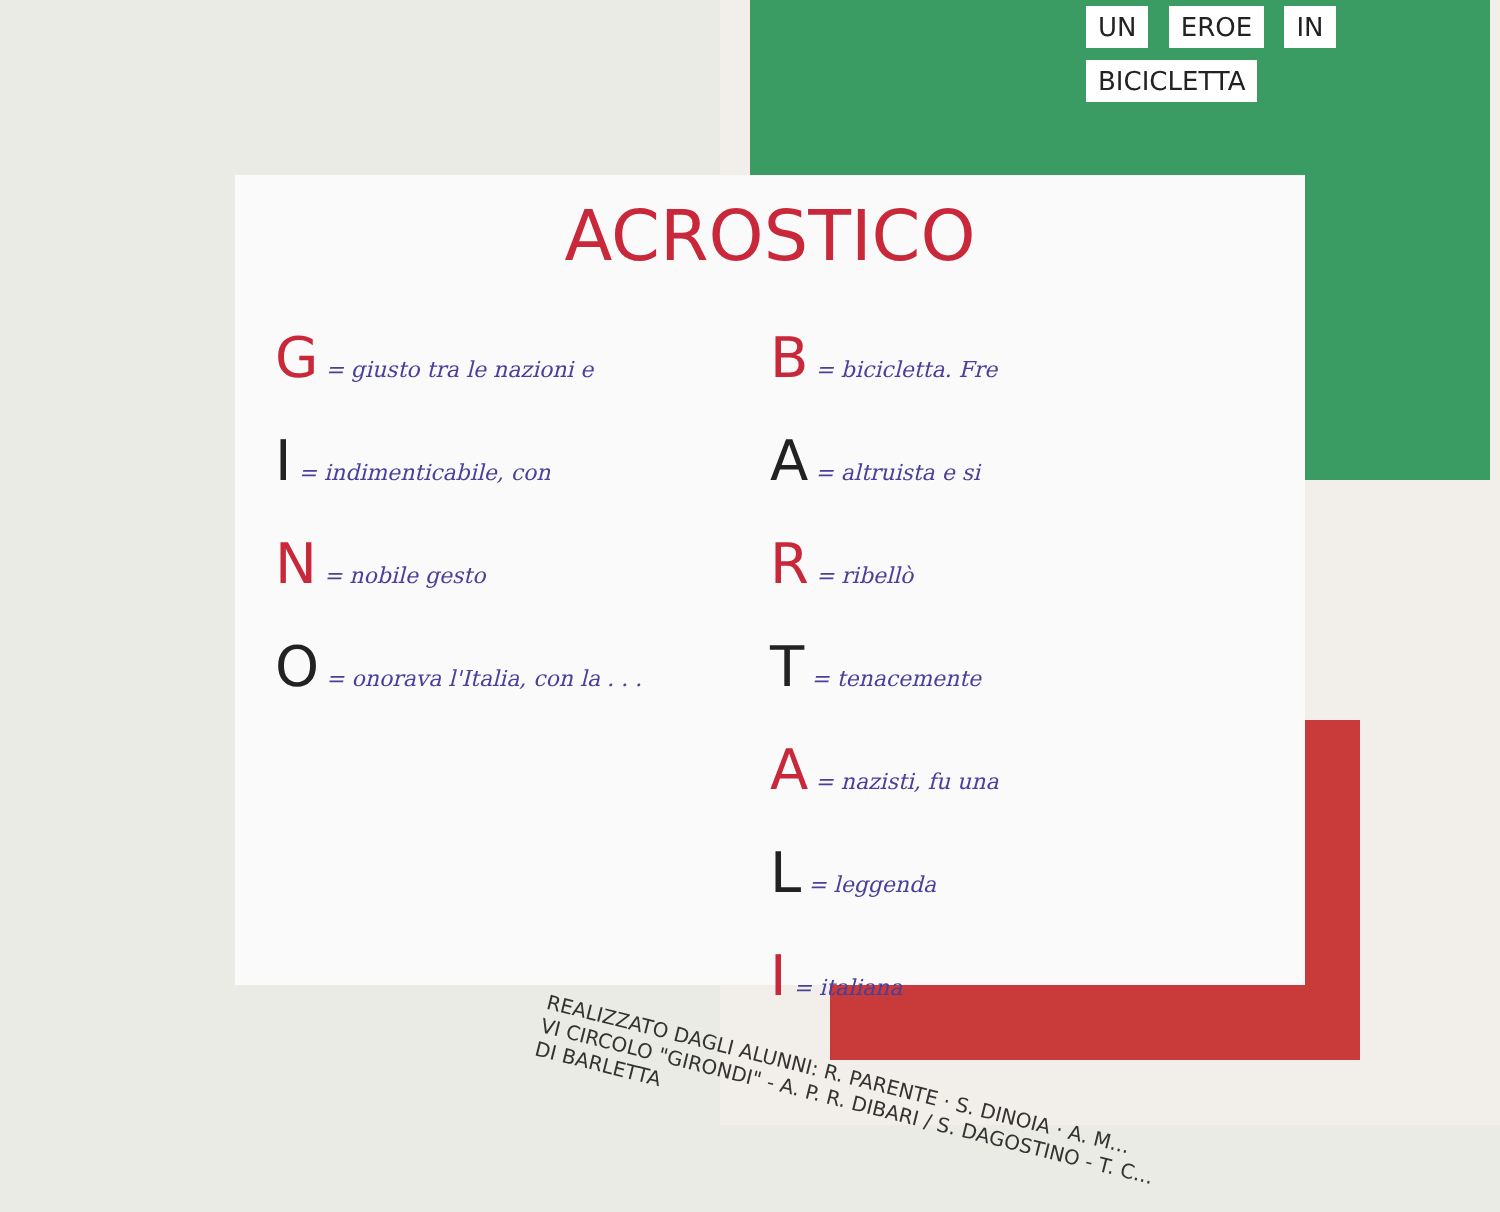UN EROE IN BICICLETTA
ACROSTICO
G = giusto tra le nazioni e
I = indimenticabile, con
N = nobile gesto
O = onorava l'Italia, con la . . .
B = bicicletta. Fre
A = altruista e si
R = ribellò
T = tenacemente
A = nazisti, fu una
L = leggenda
I = italiana
REALIZZATO DAGLI ALUNNI: R. PARENTE · S. DINOIA · A. M...
VI CIRCOLO "GIRONDI" - A. P. R. DIBARI / S. DAGOSTINO - T. C...
DI BARLETTA